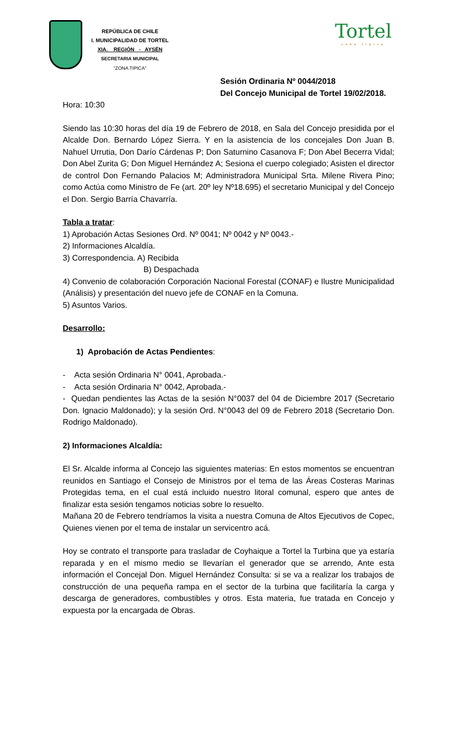REPÚBLICA DE CHILE
I. MUNICIPALIDAD DE TORTEL
XIA. REGIÓN - AYSÉN
SECRETARIA MUNICIPAL
“ZONA TIPICA”
Tortel
zona típica
Sesión Ordinaria Nº 0044/2018
Del Concejo Municipal de Tortel 19/02/2018.
Hora: 10:30
Siendo las 10:30 horas del día 19 de Febrero de 2018, en Sala del Concejo presidida por el Alcalde Don. Bernardo López Sierra. Y en la asistencia de los concejales Don Juan B. Nahuel Urrutia, Don Darío Cárdenas P; Don Saturnino Casanova F; Don Abel Becerra Vidal; Don Abel Zurita G; Don Miguel Hernández A; Sesiona el cuerpo colegiado; Asisten el director de control Don Fernando Palacios M; Administradora Municipal Srta. Milene Rivera Pino; como Actúa como Ministro de Fe (art. 20º ley Nº18.695) el secretario Municipal y del Concejo el Don. Sergio Barría Chavarría.
Tabla a tratar:
1) Aprobación Actas Sesiones Ord. Nº 0041; Nº 0042 y Nº 0043.-
2) Informaciones Alcaldía.
3) Correspondencia. A) Recibida
B) Despachada
4) Convenio de colaboración Corporación Nacional Forestal (CONAF) e Ilustre Municipalidad (Análisis) y presentación del nuevo jefe de CONAF en la Comuna.
5) Asuntos Varios.
Desarrollo:
1) Aprobación de Actas Pendientes:
- Acta sesión Ordinaria N° 0041, Aprobada.-
- Acta sesión Ordinaria N° 0042, Aprobada.-
- Quedan pendientes las Actas de la sesión N°0037 del 04 de Diciembre 2017 (Secretario Don. Ignacio Maldonado); y la sesión Ord. N°0043 del 09 de Febrero 2018 (Secretario Don. Rodrigo Maldonado).
2) Informaciones Alcaldía:
El Sr. Alcalde informa al Concejo las siguientes materias: En estos momentos se encuentran reunidos en Santiago el Consejo de Ministros por el tema de las Áreas Costeras Marinas Protegidas tema, en el cual está incluido nuestro litoral comunal, espero que antes de finalizar esta sesión tengamos noticias sobre lo resuelto.
Mañana 20 de Febrero tendríamos la visita a nuestra Comuna de Altos Ejecutivos de Copec, Quienes vienen por el tema de instalar un servicentro acá.
Hoy se contrato el transporte para trasladar de Coyhaique a Tortel la Turbina que ya estaría reparada y en el mismo medio se llevarían el generador que se arrendo, Ante esta información el Concejal Don. Miguel Hernández Consulta: si se va a realizar los trabajos de construcción de una pequeña rampa en el sector de la turbina que facilitaría la carga y descarga de generadores, combustibles y otros. Esta materia, fue tratada en Concejo y expuesta por la encargada de Obras.